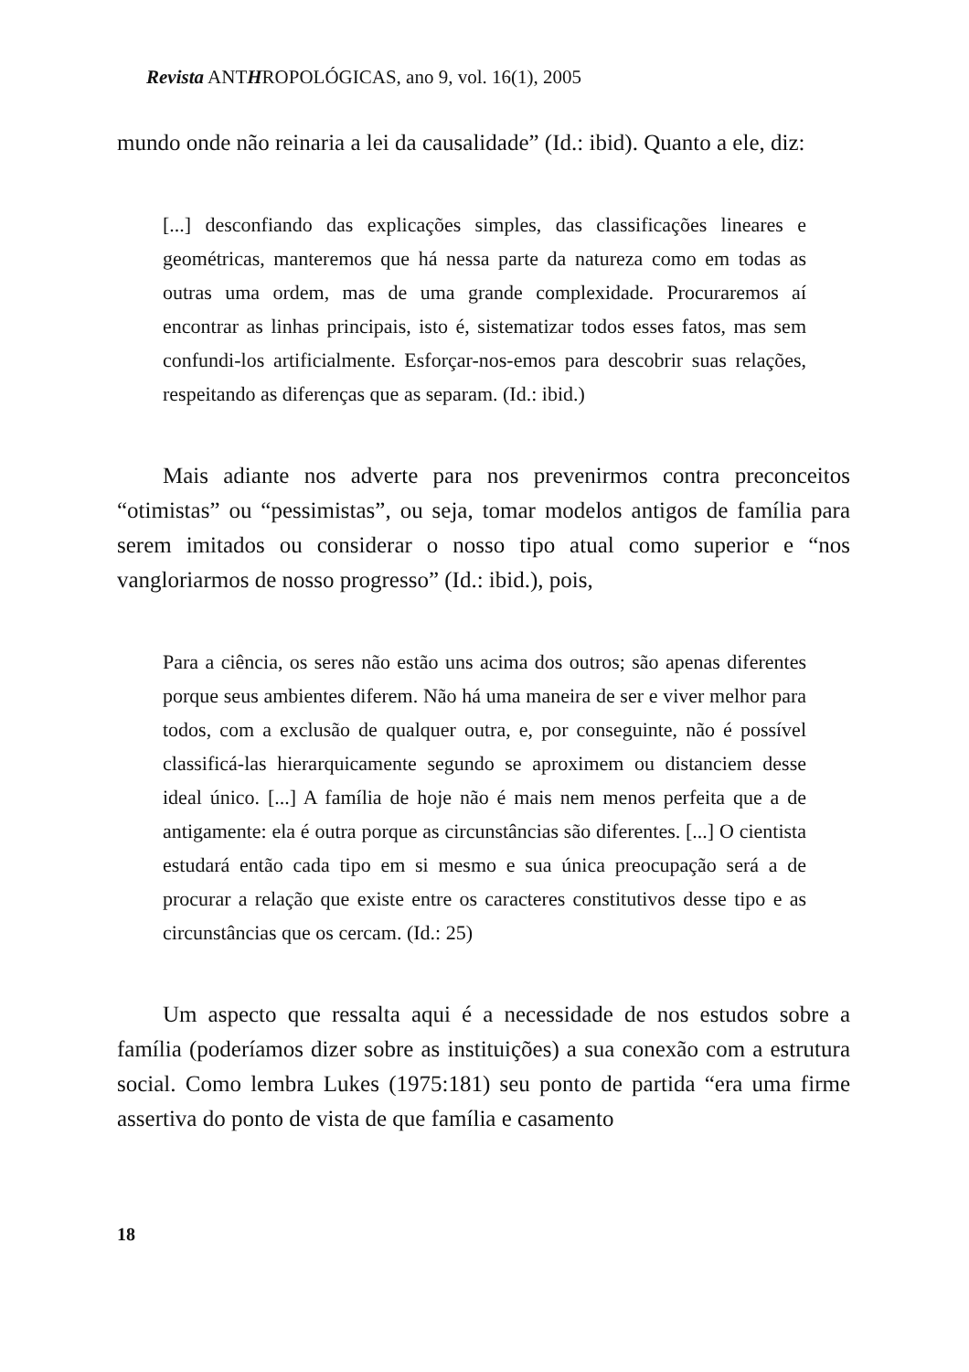Revista ANTHROPOLÓGICAS, ano 9, vol. 16(1), 2005
mundo onde não reinaria a lei da causalidade” (Id.: ibid). Quanto a ele, diz:
[...] desconfiando das explicações simples, das classificações lineares e geométricas, manteremos que há nessa parte da natureza como em todas as outras uma ordem, mas de uma grande complexidade. Procuraremos aí encontrar as linhas principais, isto é, sistematizar todos esses fatos, mas sem confundi-los artificialmente. Esforçar-nos-emos para descobrir suas relações, respeitando as diferenças que as separam. (Id.: ibid.)
Mais adiante nos adverte para nos prevenirmos contra preconceitos “otimistas” ou “pessimistas”, ou seja, tomar modelos antigos de família para serem imitados ou considerar o nosso tipo atual como superior e “nos vangloriarmos de nosso progresso” (Id.: ibid.), pois,
Para a ciência, os seres não estão uns acima dos outros; são apenas diferentes porque seus ambientes diferem. Não há uma maneira de ser e viver melhor para todos, com a exclusão de qualquer outra, e, por conseguinte, não é possível classificá-las hierarquicamente segundo se aproximem ou distanciem desse ideal único. [...] A família de hoje não é mais nem menos perfeita que a de antigamente: ela é outra porque as circunstâncias são diferentes. [...] O cientista estudará então cada tipo em si mesmo e sua única preocupação será a de procurar a relação que existe entre os caracteres constitutivos desse tipo e as circunstâncias que os cercam. (Id.: 25)
Um aspecto que ressalta aqui é a necessidade de nos estudos sobre a família (poderíamos dizer sobre as instituições) a sua conexão com a estrutura social. Como lembra Lukes (1975:181) seu ponto de partida “era uma firme assertiva do ponto de vista de que família e casamento
18